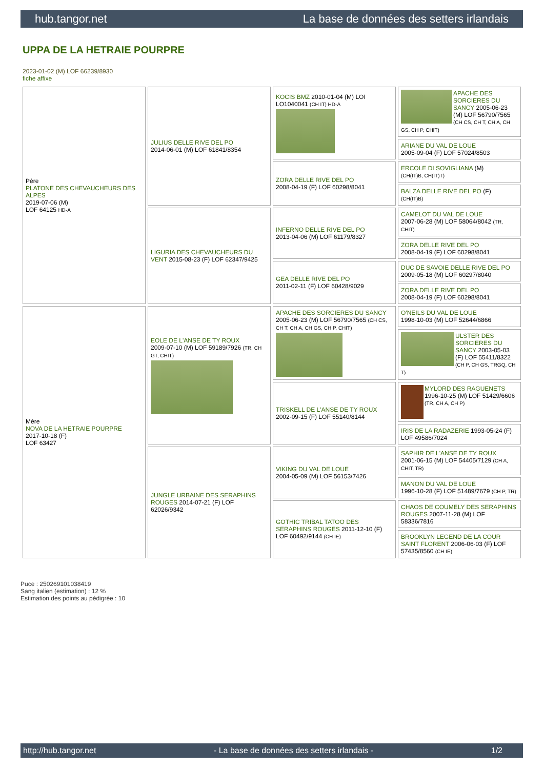hub.tangor.net La base de données des setters irlandais
UPPA DE LA HETRAIE POURPRE
2023-01-02 (M) LOF 66239/8930
fiche affixe
| Père PLATONE DES CHEVAUCHEURS DES ALPES 2019-07-06 (M) LOF 64125 HD-A | JULIUS DELLE RIVE DEL PO 2014-06-01 (M) LOF 61841/8354 | KOCIS BMZ 2010-01-04 (M) LOI LO1040041 (CH IT) HD-A | APACHE DES SORCIERES DU SANCY 2005-06-23 (M) LOF 56790/7565 (CH CS, CH T, CH A, CH GS, CH P, CHIT) |
| | | | ARIANE DU VAL DE LOUE 2005-09-04 (F) LOF 57024/8503 |
| | | ZORA DELLE RIVE DEL PO 2008-04-19 (F) LOF 60298/8041 | ERCOLE DI SOVIGLIANA (M) (CH(IT)B, CH(IT)T) |
| | | | BALZA DELLE RIVE DEL PO (F) (CH(IT)B) |
| | LIGURIA DES CHEVAUCHEURS DU VENT 2015-08-23 (F) LOF 62347/9425 | INFERNO DELLE RIVE DEL PO 2013-04-06 (M) LOF 61179/8327 | CAMELOT DU VAL DE LOUE 2007-06-28 (M) LOF 58064/8042 (TR, CHIT) |
| | | | ZORA DELLE RIVE DEL PO 2008-04-19 (F) LOF 60298/8041 |
| | | GEA DELLE RIVE DEL PO 2011-02-11 (F) LOF 60428/9029 | DUC DE SAVOIE DELLE RIVE DEL PO 2009-05-18 (M) LOF 60297/8040 |
| | | | ZORA DELLE RIVE DEL PO 2008-04-19 (F) LOF 60298/8041 |
| Mère NOVA DE LA HETRAIE POURPRE 2017-10-18 (F) LOF 63427 | EOLE DE L'ANSE DE TY ROUX 2009-07-10 (M) LOF 59189/7926 (TR, CH GT, CHIT) | APACHE DES SORCIERES DU SANCY 2005-06-23 (M) LOF 56790/7565 (CH CS, CH T, CH A, CH GS, CH P, CHIT) | O'NEILS DU VAL DE LOUE 1998-10-03 (M) LOF 52644/6866 |
| | | | ULSTER DES SORCIERES DU SANCY 2003-05-03 (F) LOF 55411/8322 (CH P, CH GS, TRGQ, CH T) |
| | | TRISKELL DE L'ANSE DE TY ROUX 2002-09-15 (F) LOF 55140/8144 | MYLORD DES RAGUENETS 1996-10-25 (M) LOF 51429/6606 (TR, CH A, CH P) |
| | | | IRIS DE LA RADAZERIE 1993-05-24 (F) LOF 49586/7024 |
| | JUNGLE URBAINE DES SERAPHINS ROUGES 2014-07-21 (F) LOF 62026/9342 | VIKING DU VAL DE LOUE 2004-05-09 (M) LOF 56153/7426 | SAPHIR DE L'ANSE DE TY ROUX 2001-06-15 (M) LOF 54405/7129 (CH A, CHIT, TR) |
| | | | MANON DU VAL DE LOUE 1996-10-28 (F) LOF 51489/7679 (CH P, TR) |
| | | GOTHIC TRIBAL TATOO DES SERAPHINS ROUGES 2011-12-10 (F) LOF 60492/9144 (CH IE) | CHAOS DE COUMELY DES SERAPHINS ROUGES 2007-11-28 (M) LOF 58336/7816 |
| | | | BROOKLYN LEGEND DE LA COUR SAINT FLORENT 2006-06-03 (F) LOF 57435/8560 (CH IE) |
Puce : 250269101038419
Sang italien (estimation) : 12 %
Estimation des points au pédigrée : 10
http://hub.tangor.net - La base de données des setters irlandais - 1/2